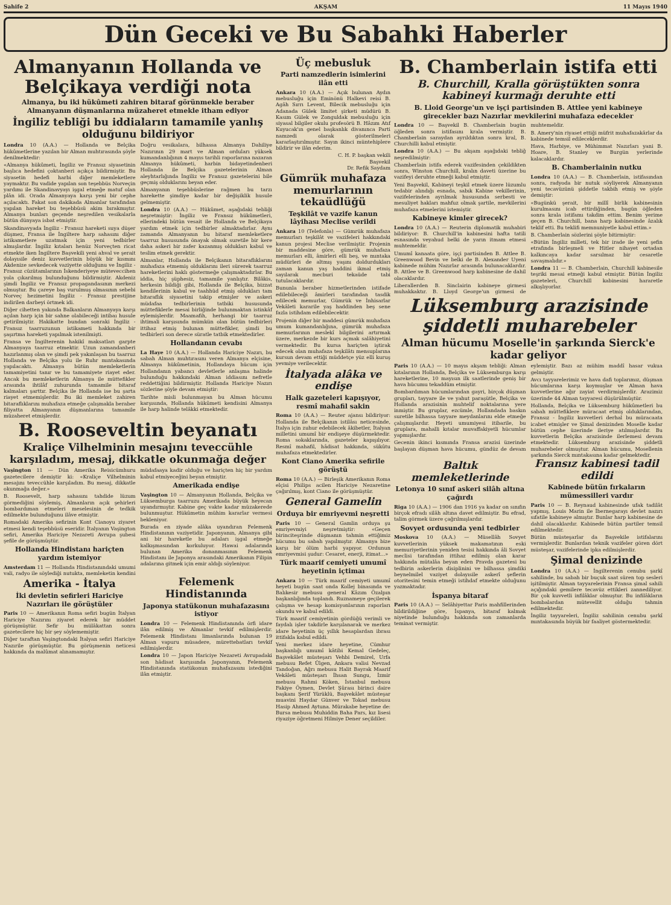Sahife 2 AKŞAM 11 Mayıs 1940
Dün Geceki ve Bu Sabahki Haberler
Almanyanın Hollanda ve Belçikaya verdiği nota
Almanya, bu iki hükûmeti zahiren bitaraf görünmekle beraber Almanyanın düşmanlarına müzaheret etmekle itham ediyor
İngiliz tebliği bu iddiaların tamamile yanlış olduğunu bildiriyor
Londra 10 (A.A.) — Hollanda ve Belçika hükûmetlerine yazılan bir Alman muhtırasında şöyle denilmektedir:
«Almanya hükûmeti, İngiliz ve Fransız siyasetinin başlıca hedefini çoktanberi açıkça bildirmiştir. Bu siyasetin hedefi harbi diğer memleketlere yaymaktır. Bu vadide yapılan son teşebbüs Norveçin yardımı ile Skandinavyayı işgal etmeğe matuf olan plân idi. Orada Almanyaya karşı yeni bir cephe açılacaktı. Fakat son dakikada Almanlar tarafından yapılan hareket bu teşebbüsü akim bırakmıştır. Almanya bunları geçende neşredilen vesikalarla bütün dünyaya isbat etmiştir.
Skandinavyada İngiliz - Fransız hareketi suya düşer düşmez, Fransa ile İngiltere harp sahasını diğer istikametlere uzatmak için yeni tedbirler almışlardır. İngiliz kıtaları henüz Norveçten ricat etmekte iken İngiltere Başvekili yeni ahval ve şerait dolayısile deniz kuvvetlerinin büyük bir kısmını Akdenize sevkedecek vaziyette olduğunu ve İngiliz - Fransız cüzütamlarının İskenderiyeye müteveccihen yola çıkarılmış bulunduğunu bildirmiştir. Akdeniz şimdi İngiliz ve Fransız propagandasının merkezi olmuştur. Bu çareye baş vurulmuş olmasının sebebi Norveç hezimetini İngiliz - Fransız prestijine indirilen darbeyi örtmek idi.
Diğer cihetten yakında Balkanların Almanyaya karşı açılan harp için bir sahne olabileceği intibaı husule getirilmiştir. Hakikatte bundan sonraki İngiliz - Fransız taarruzunun istikameti hakkında bir şaşırtma hareketi yapılmak istenilmişti.
Fransa ve İngilterenin hakikî maksatları garpte Almanyaya taarruz etmektir. Uzun zamandanberi hazırlanmış olan ve şimdi pek yakınlaşan bu taarruz Hollanda ve Belçika yolu ile Ruhr mıntakasında yapılacaktı. Almanya bütün memleketlerin tamamiyetini tanır ve bu tamamiyete riayet eder. Ancak bu memleketlerin Almanya ile müttefikler arasında ihtilâf zuhurunda tamamile bitaraf kalmaları şarttır. Belçika ile Hollanda ise bu şarta riayet etmemişlerdir. Bu iki memleket zahiren bitaraflıklarını muhafaza etmeğe çalışmakla beraber filiyatta Almanyanın düşmanlarına tamamile müzaheret etmişlerdir.
Doğru vesikalara, bilhassa Almanya Dahiliye Nazırının 29 mart ve Alman orduları yüksek kumandanlığının 4 mayıs tarihli raporlarına nazaran Almanya hükûmeti, harbin bidayetindenberi Hollanda ile Belçika gazetelerinin Alman aleyhtarlığında İngiliz ve Fransız gazetelerini bile geçmiş olduklarını beyan eder.
Almanyanın teşebbüslerine rağmen bu tarzı harekette şimdiye kadar bir değişiklik husule gelmemiştir.
Londra 10 (A.A.) — Hükûmet, aşağıdaki tebliği neşretmiştir: İngiliz ve Fransız hükûmetleri, ellerindeki bütün vesait ile Hollanda ve Belçikaya yardım etmek için tedbirler almaktadırlar. Aynı zamanda Almanyanın bu bitaraf memleketlere taarruz hususunda önayak olmak suretile bir kere daha askeri bir zafer kazanmış oldukları kabul ve teslim etmek gerektir.
Almanlar, Hollanda ile Belçikanın bitaraflıklarını muhafaza etmemiş olduklarını ileri sürerek taarruz hareketlerini haklı göstermeğe çalışmaktadırlar. Bu iddia, hiç şüphesiz, tamamile yanlıştır. Bilâkis, herkesin bildiği gibi, Hollanda ile Belçika, bizzat kendilerinin kabul ve taahhüd etmiş oldukları tam bitaraflık siyasetini takip etmişler ve askeri müdafaa tedbirlerinin tatbiki hususunda müttefiklerle mesai birliğinde bulunmaktan istinkâf eylemişlerdir. Maamafih, herhangi bir taarruz ihtimali karşısında mümkün olan bütün tedbirleri ittihaz etmiş bulunan müttefikler, şimdi bu tedbirleri son derece süratle tatbik etmektedirler.
Hollandanın cevabı
La Haye 10 (A.A.) — Hollanda Hariciye Nazırı, bu sabah Alman muhtırasını veren Almanya elçisine, Almanya hükûmetinin, Hollandaya hücum için Hollandanın yabancı devletlerle anlaşma halinde bulunduğu hakkındaki Alman iddiasını nefretle reddettiğini bildirmiştir. Hollanda Hariciye Nazırı sözlerine şöyle devam etmiştir:
Tarihte misli bulunmayan bu Alman hücumu karşısında, Hollanda hükûmeti kendisini Almanya ile harp halinde telâkki etmektedir.
B. Rooseveltin beyanatı
Kraliçe Vilhelminin mesajını teveccühle karşıladım, mesaj, dikkatle okunmağa değer
Vaşington 11 — Dün Amerika Reisicümhuru gazetecilere demiştir ki: «Kraliçe Vilhelminin mesajını teveccühle karşıladım. Bu mesaj, dikkatle okunmağa değer.»
B. Roosevelt, harp sahasını tahdide lüzum görmediğini söylemiş, Almanların açık şehirleri bombardıman etmeleri meselesinin de tedkik edilmekte bulunduğunu ilâve etmiştir.
Romadaki Amerika sefirinin Kont Cianoyu ziyaret etmesi kendi teşebbüsü eseridir. İtalyanın Vaşington sefiri, Amerika Hariciye Nezareti Avrupa şubesi şefile de görüşmüştür.
Hollanda Hindistanı hariçten yardım istemiyor
Amsterdam 11 — Hollanda Hindistanındaki umumi vali, radyo ile söylediği nutukta, memleketin kendini müdafaaya kadir olduğu ve hariçten hiç bir yardım kabul etmiyeceğini beyan etmiştir.
Amerikada endişe
Vaşington 10 — Almanyanın Hollanda, Belçika ve Lüksemburga taarruzu Amerikada büyük heyecan uyandırmıştır. Kabine geç vakte kadar müzakerede bulunmuştur. Hükûmetin mühim kararlar vermesi bekleniyor.
Burada en ziyade alâka uyandıran Felemenk Hindistanının vaziyetidir. Japonyanın, Almanya gibi ani bir hareketle bu adaları işgal etmeğe kalkışmasından korkuluyor. Hawai adalarında bulunan Amerika donanmasının Felemenk Hindistanı ile Japonya arasındaki Amerikanın Filipin adalarına gitmek için emir aldığı söyleniyor.
Amerika - İtalya
İki devletin sefirleri Hariciye Nazırları ile görüştüler
Paris 10 — Amerikanın Roma sefiri bugün İtalyan Hariciye Nazırını ziyaret ederek bir müddet görüşmüştür. Sefir bu mülâkattan sonra gazetecilere hiç bir şey söylememiştir.
Diğer taraftan Vaşingtondaki İtalyan sefiri Hariciye Nazırile görüşmüştür. Bu görüşmenin neticesi hakkında da malûmat alınamamıştır.
Felemenk Hindistanında
Japonya statükonun muhafazasını istiyor
Londra 10 — Felemenk Hindistanında örfi idare ilân edilmiş ve Almanlar tevkif edilmişlerdir. Felemenk Hindistanı limanlarında bulunan 19 Alman vapuru müsadere, mürettebatları tevkif edilmişlerdir.
Londra 10 — Japon Hariciye Nezareti Avrupadaki son hâdisat karşısında Japonyanın, Felemenk Hindistanında statükonun muhafazasını istediğini ilân etmiştir.
Üç mebusluk
Parti namzedlerin isimlerini ilân etti
Ankara 10 (A.A.) — Açık bulunan Aydın mebusluğu için Eminönü Halkevi reisi B. Agâh Sırrı Levent, Bilecik mebusluğu için Adanada Gülek limitet şirketi müdürü B. Kasım Gülek ve Zonguldak mebusluğu için siyasal bilgiler okulu profesörü B. Hâzım Atıf Kuyucak'ın genel başkanlık divanınca Parti namzedi olarak gösterilmeleri kararlaştırılmıştır. Sayın ikinci müntehiplere bildirir ve ilân ederim.
C. H. P. başkan vekili
Başvekil
Dr. Refik Saydam
Gümrük muhafaza memurlarının tekaüdlüğü
Teşkilât ve vazife kanun lâyihası Meclise verildi
Ankara 10 (Telefonla) — Gümrük muhafaza memurları teşkilât ve vazifeleri hakkındaki kanun projesi Meclise verilmiştir. Projenin bir maddesine göre, gümrük muhafaza memurları elli, âmirleri elli beş, ve mıntaka müdürleri de altmış yaşını doldurdukları zaman kanun yaş haddini ikmal etmiş sayılarak mecburi tekaüde tabi tutulacaklardır.
Bununla beraber hizmetlerinden istifade edilebileceği âmirleri tarafından tasdik edilecek memurlar, Gümrük ve İnhisarlar Vekâleti kararile yaş haddinden beş sene fazla istihdam edilebilecektir.
Projenin diğer bir maddesi gümrük muhafaza umum kumandanlığına, gümrük muhafaza memurlarının meslekî bilgilerini artırmak üzere, merkezde bir kurs açmak salâhiyetini vermektedir. Bu kursa hariçten iştirak edecek olan muhafaza teşkilâtı mensuplarına kursun devam ettiği müddetçe yüz elli kuruş yevmiye verilecektir.
İtalyada alâka ve endişe
Halk gazeteleri kapışıyor, resmî mahafil sakin
Roma 10 (A.A.) — Reuter ajansı bildiriyor: Hollanda ile Belçikanın istilâsı neticesinde, İtalya için zuhur edebilecek âkibetler, İtalyan milletini umumî bir endişeye düşürmektedir. Roma sokaklarında, gazeteler kapışılıyor. Resmî mahafil, hâdisat hakkında, sükûtu muhafaza etmektedirler.
Kont Ciano Amerika sefirile görüştü
Roma 10 (A.A.) — Birleşik Amerikanın Roma elçisi Philips acilen Hariciye Nezaretine çağırılmış, kont Ciano ile görüşmüştür.
General Gamelin
Orduya bir emriyevmi neşretti
Paris 10 — General Gamlin orduya şu emriyevmiyi neşretmiştir: «Geçen birinciteşrinde düşmanın tahmin ettiğimiz hücumu bu sabah yapılmıştır. Almanya bize karşı bir ölüm harbi yapıyor. Ordunun emriyevmisi şudur: Cesaret, enerji, itimat...»
Türk maarif cemiyeti umumî heyetinin içtimaı
Ankara 10 — Türk maarif cemiyeti umumî heyeti bugün saat onda Kollej binasında ve Balıkesir mebusu general Kâzım Özalpın başkanlığında toplandı. Ruznameye geçilerek çalışma ve hesap komisyonlarının raporları okundu ve kabul edildi.
Türk maarif cemiyetinin gördüğü verimli ve faydalı işler takdirle karşılanarak ve merkez idare heyetinin üç yıllık hesaplardan ibrası ittifakla kabul edildi.
Yeni merkez idare heyetine, Cümhur başkanlığı umumî kâtibi Kemal Gedeleç, Başvekâlet müsteşarı Vehbi Demirel, Urfa mebusu Refet Ülgen, Ankara valisi Nevzad Tandoğan, Ağrı mebusu Halit Bayrak Maarif Vekâleti müsteşarı İhsan Sungu, İzmir mebusu Rahmi Köken, İstanbul mebusu Fakiye Öymen, Devlet Şûrası birinci daire başkanı Şerif Yürüklü, Başvekâlet müsteşar muavini Haydar Günver ve Tokad mebusu Hasip Ahmed Aytuna. Mürakabe heyetine de: Bursa mebusu Muhiddin Baha Pars, kız lisesi riyaziye öğretmeni Hilmiye Dener seçildiler.
B. Chamberlain istifa etti
B. Churchill, Kralla görüştükten sonra kabineyi kurmağı deruhte etti
B. Lloid George'un ve işçi partisinden B. Attlee yeni kabineye girecekler bazı Nazırlar mevkilerini muhafaza edecekler
Londra 10 — Başvekil B. Chamberlain bugün öğleden sonra istifasını krala vermiştir. B. Chamberlain saraydan ayrıldıktan sonra kral, B. Churchilli kabul etmiştir.
Londra 10 (A.A.) — Bu akşam aşağıdaki tebliğ neşredilmiştir:
Chamberlain istifa ederek vazifesinden çekildikten sonra, Winston Churchill, kralın daveti üzerine bu vazifeyi deruhte etmeği kabul etmiştir.
Yeni Başvekil, Kabineyi teşkil etmek üzere lüzumlu tedabir alındığı esnada, sabık Kabine vekillerinin, vazifelerinden ayrılmak hususunda serbesti ve mesuliyet hakları mahfuz olmak şartile, mevkilerini muhafaza etmelerini istemiştir.
Kabineye kimler girecek?
Londra 10 (A.A.) — Reuterin diplomatik muhabiri bildiriyor: B. Churchill'in kabinesini hafta tatili esnasında veyahud belki de yarın itmam etmesi muhtemeldir.
Umumî kanaata göre, işçi partisinden B. Attlee B. Greenwood Bevin ve belki de B. Alexander Uyeni kabinede mühim Nazırlar arasında bulunacaklardır. B. Attlee ve B. Greenwood harp kabinesine de dahil olacaklardır.
Liberallerden B. Sinclairin kabineye girmesi muhakkaktır. B. Lloyd George'un girmesi de muhtemeldir.
B. Amery'nin riyaset ettiği müfrit muhafazakârlar da kabinede temsil edileceklerdir.
Hava, Harbiye, ve Mühimmat Nazırları yani B. Hoare, B. Stanley ve Burgün yerlerinde kalacaklardır.
B. Chamberlainin nutku
Londra 10 (A.A.) — B. Chamberlain, istifasından sonra, radyoda bir nutuk söyliyerek Almanyanın yeni tecavüzünü şiddetle takbih etmiş ve şöyle demiştir:
«Bugünkü şerait, bir millî birlik kabinesinin kurulmasını icab ettirdiğinden, bugün öğleden sonra krala istifamı takdim ettim. Benim yerime geçen B. Churchill, bana harp kabinesinde âzalık teklif etti. Bu teklifi memnuniyetle kabul ettim.»
B. Chamberlain sözlerini şöyle bitirmiştir:
«Bütün İngiliz milleti, tek bir irade ile yeni şefin etrafında birleşmeli ve Hitler nihayet ortadan kalkıncaya kadar sarsılmaz bir cesaretle savaşmalıdır.»
Londra 11 — B. Chamberlain, Churchill kabinesile teşriki mesai etmeği kabul etmiştir. Bütün İngiliz gazeteleri, Churchill kabinesini hararetle alkışlıyorlar.
Lüksemburg arazisinde şiddetli muharebeler
Alman hücumu Moselle'in şarkında Sierck'e kadar geliyor
Paris 10 (A.A.) — 10 mayıs akşam tebliği: Alman kıtalarının Hollanda, Belçika ve Lüksemburga karşı hareketlerine, 10 mayısın ilk saatlerinde geniş bir hava hücumu tekaddüm etmiştir.
Bombardıman hücumlarından gayri, birçok düşman grupları, tayyare ile ve yahut paraşütle, Belçika ve Hollanda arazisinin muhtelif noktalarına yere inmiştir. Bu gruplar, ezcümle, Hollandada baskın suretile bilhassa tayyare meydanlarını elde etmeğe çalışmışlardır. Heyeti umumiyesi itibarile, bu gruplara, mahalli kıtalar muvaffakiyetli hücumlar yapmışlardır.
Gecenin ikinci kısmında Fransa arazisi üzerinde başlayan düşman hava hücumu, gündüz de devam eylemiştir. Bazı az mühim maddî hasar vukua gelmiştir.
Avcı tayyarelerimiz ve hava dafi toplarımız, düşman hücumlarına karşı koymuşlar ve Alman hava kuvvetlerine ağır zayiat verdirmişlerdir. Arazimiz üzerinde 44 Alman tayyaresi düşürülmüştür.
Hollanda, Belçika ve Lüksemburg hükûmetleri bu sabah müttefiklere müracaat etmiş olduklarından, Fransız - İngiliz kuvvetleri derhal bu müracaata icabet etmişler ve Şimal denizinden Moselle kadar bütün cephe üzerinde ileriye atılmışlardır. Bu kuvvetlerin Belçika arazisinde ilerlemesi devam etmektedir. Lüksemburg arazisinde şiddetli muharebeler olmuştur. Alman hücumu, Mosellenin şarkında Sierck mıntakasına kadar gelmektedir.
Baltık memleketlerinde
Letonya 10 sınıf askeri silâh altına çağırdı
Riga 10 (A.A.) — 1906 dan 1916 ya kadar on sınıfın birçok efradı silâh altına davet edilmiştir. Bu efrad, talim görmek üzere çağrılmışlardır.
Sovyet ordusunda yeni tedbirler
Moskova 10 (A.A.) — Müsellâh Sovyet kuvvetlerinin yüksek makamatının eski memuriyetlerinin yeniden tesisi hakkında âli Sovyet meclisi tarafından ittihaz edilmiş olan karar hakkında mütalâa beyan eden Pravda gazetesi bu tedbirin askerlerin disiplinini ve bilhassa şimdiki beynelmilel vaziyet dolayısile askerî şeflerin otoritesini temin etmeği istihdaf etmekte olduğunu yazmaktadır.
İspanya bitaraf
Paris 10 (A.A.) — Selâhiyettar Paris mahfillerinden bildirildiğine göre, İspanya, bitaraf kalmak niyetinde bulunduğu hakkında son zamanlarda teminat vermiştir.
Fransız kabinesi tadil edildi
Kabinede bütün fırkaların mümessilleri vardır
Paris 10 — B. Reynaud kabinesinde ufak tadilât yapmış, Louis Marin ile İbernegarayı devlet nazırı sıfatile kabineye almıştır. Bunlar harp kabinesine de dahil olacaklardır. Kabinede bütün partiler temsil edilmektedir.
Bütün müsteşarlar da Başvekile istifalarını vermişlerdir. Bunlardan teknik vazifeler gören dört müsteşar, vazifelerinde ipka edilmişlerdir.
Şimal denizinde
Londra 10 (A.A.) — İngilterenin cenubu şarkî sahilinde, bu sabah bir buçuk saat süren top sesleri işitilmiştir. Alman tayyarelerinin Fransa şimal sahili açığındaki gemilere tecavüz ettikleri zannediliyor. Bir çok kuvvetli infilâklar olmuştur. Bu infilâkların bombalardan mütevellit olduğu tahmin edilmektedir.
İngiliz tayyareleri, İngiliz sahilinin cenubu şarkî mıntakasında büyük bir faaliyet göstermektedir.